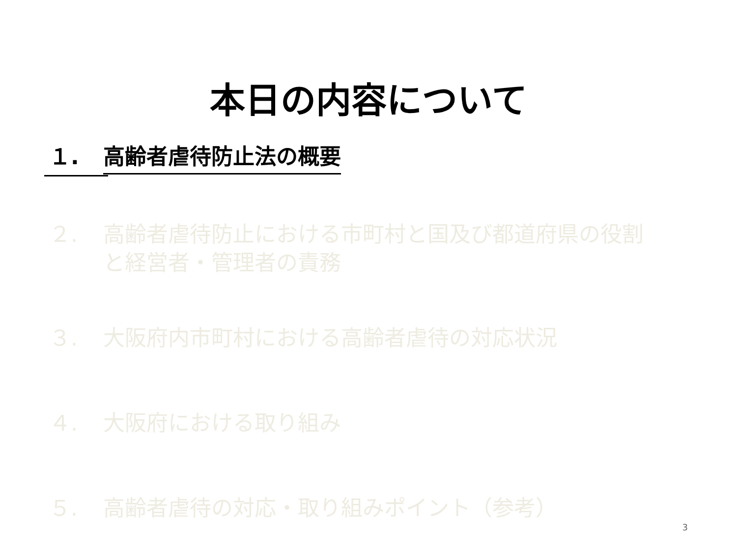本日の内容について
１. 高齢者虐待防止法の概要
２. 高齢者虐待防止における市町村と国及び都道府県の役割
と経営者・管理者の責務
３. 大阪府内市町村における高齢者虐待の対応状況
４. 大阪府における取り組み
５. 高齢者虐待の対応・取り組みポイント（参考）
3